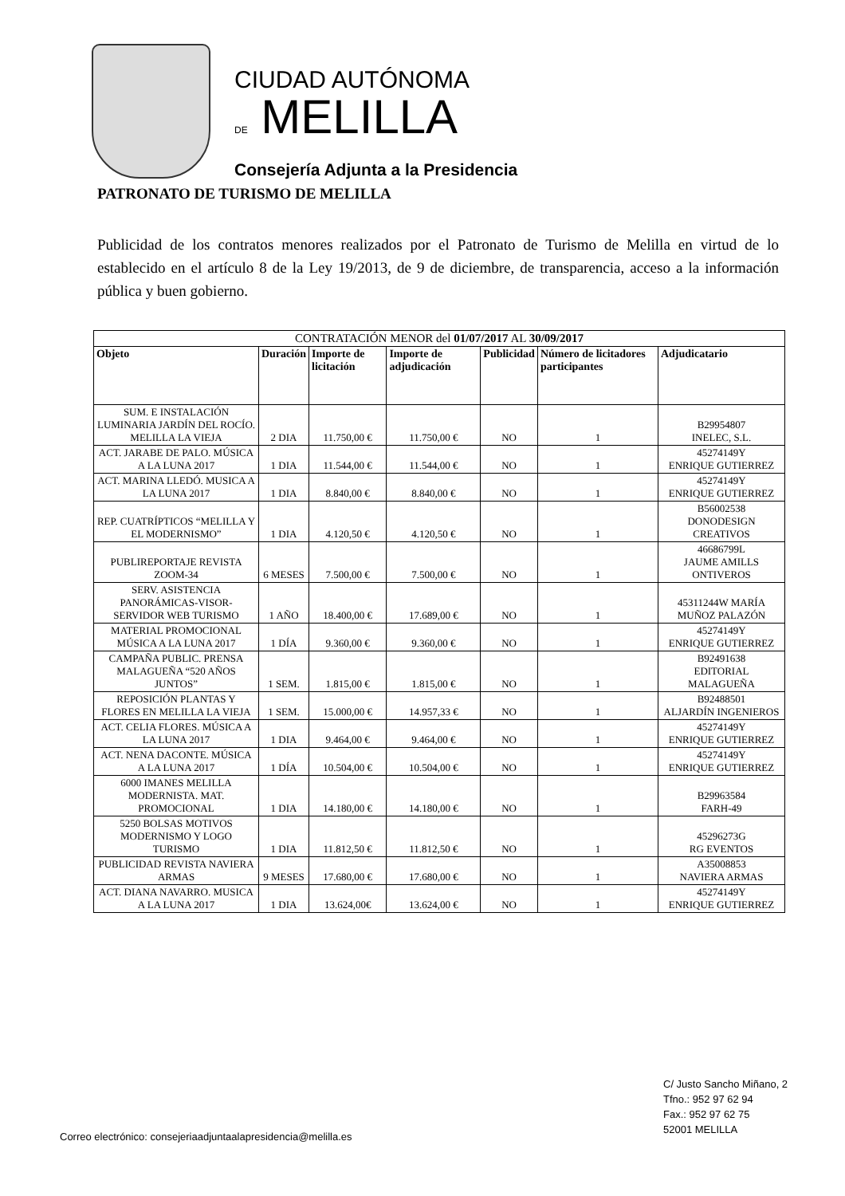CIUDAD AUTÓNOMA
DE MELILLA
Consejería Adjunta a la Presidencia
PATRONATO DE TURISMO DE MELILLA
Publicidad de los contratos menores realizados por el Patronato de Turismo de Melilla en virtud de lo establecido en el artículo 8 de la Ley 19/2013, de 9 de diciembre, de transparencia, acceso a la información pública y buen gobierno.
| CONTRATACIÓN MENOR del 01/07/2017 AL 30/09/2017 | | | | | | |
| Objeto | Duración | Importe de licitación | Importe de adjudicación | Publicidad | Número de licitadores participantes | Adjudicatario |
| SUM. E INSTALACIÓN LUMINARIA JARDÍN DEL ROCÍO. MELILLA LA VIEJA | 2 DIA | 11.750,00 € | 11.750,00 € | NO | 1 | B29954807 INELEC, S.L. |
| ACT. JARABE DE PALO. MÚSICA A LA LUNA 2017 | 1 DIA | 11.544,00 € | 11.544,00 € | NO | 1 | 45274149Y ENRIQUE GUTIERREZ |
| ACT. MARINA LLEDÓ. MUSICA A LA LUNA 2017 | 1 DIA | 8.840,00 € | 8.840,00 € | NO | 1 | 45274149Y ENRIQUE GUTIERREZ |
| REP. CUATRÍPTICOS “MELILLA Y EL MODERNISMO” | 1 DIA | 4.120,50 € | 4.120,50 € | NO | 1 | B56002538 DONODESIGN CREATIVOS |
| PUBLIREPORTAJE REVISTA ZOOM-34 | 6 MESES | 7.500,00 € | 7.500,00 € | NO | 1 | 46686799L JAUME AMILLS ONTIVEROS |
| SERV. ASISTENCIA PANORÁMICAS-VISOR-SERVIDOR WEB TURISMO | 1 AÑO | 18.400,00 € | 17.689,00 € | NO | 1 | 45311244W MARÍA MUÑOZ PALAZÓN |
| MATERIAL PROMOCIONAL MÚSICA A LA LUNA 2017 | 1 DÍA | 9.360,00 € | 9.360,00 € | NO | 1 | 45274149Y ENRIQUE GUTIERREZ |
| CAMPAÑA PUBLIC. PRENSA MALAGUEÑA “520 AÑOS JUNTOS” | 1 SEM. | 1.815,00 € | 1.815,00 € | NO | 1 | B92491638 EDITORIAL MALAGUEÑA |
| REPOSICIÓN PLANTAS Y FLORES EN MELILLA LA VIEJA | 1 SEM. | 15.000,00 € | 14.957,33 € | NO | 1 | B92488501 ALJARDÍN INGENIEROS |
| ACT. CELIA FLORES. MÚSICA A LA LUNA 2017 | 1 DIA | 9.464,00 € | 9.464,00 € | NO | 1 | 45274149Y ENRIQUE GUTIERREZ |
| ACT. NENA DACONTE. MÚSICA A LA LUNA 2017 | 1 DÍA | 10.504,00 € | 10.504,00 € | NO | 1 | 45274149Y ENRIQUE GUTIERREZ |
| 6000 IMANES MELILLA MODERNISTA. MAT. PROMOCIONAL | 1 DIA | 14.180,00 € | 14.180,00 € | NO | 1 | B29963584 FARH-49 |
| 5250 BOLSAS MOTIVOS MODERNISMO Y LOGO TURISMO | 1 DIA | 11.812,50 € | 11.812,50 € | NO | 1 | 45296273G RG EVENTOS |
| PUBLICIDAD REVISTA NAVIERA ARMAS | 9 MESES | 17.680,00 € | 17.680,00 € | NO | 1 | A35008853 NAVIERA ARMAS |
| ACT. DIANA NAVARRO. MUSICA A LA LUNA 2017 | 1 DIA | 13.624,00€ | 13.624,00 € | NO | 1 | 45274149Y ENRIQUE GUTIERREZ |
Correo electrónico: consejeriaadjuntaalapresidencia@melilla.es
C/ Justo Sancho Miñano, 2
Tfno.: 952 97 62 94
Fax.: 952 97 62 75
52001 MELILLA